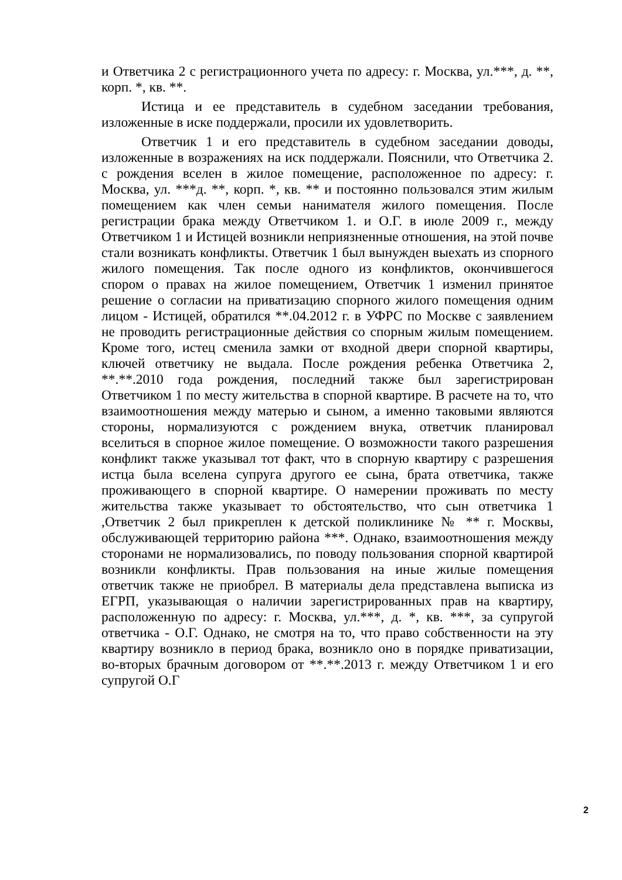и Ответчика 2 с регистрационного учета по адресу: г. Москва, ул.***, д. **, корп. *, кв. **.
Истица и ее представитель в судебном заседании требования, изложенные в иске поддержали, просили их удовлетворить.
Ответчик 1 и его представитель в судебном заседании доводы, изложенные в возражениях на иск поддержали. Пояснили, что Ответчика 2. с рождения вселен в жилое помещение, расположенное по адресу: г. Москва, ул. ***д. **, корп. *, кв. ** и постоянно пользовался этим жилым помещением как член семьи нанимателя жилого помещения. После регистрации брака между Ответчиком 1. и О.Г. в июле 2009 г., между Ответчиком 1 и Истицей возникли неприязненные отношения, на этой почве стали возникать конфликты. Ответчик 1 был вынужден выехать из спорного жилого помещения. Так после одного из конфликтов, окончившегося спором о правах на жилое помещением, Ответчик 1 изменил принятое решение о согласии на приватизацию спорного жилого помещения одним лицом - Истицей, обратился **.04.2012 г. в УФРС по Москве с заявлением не проводить регистрационные действия со спорным жилым помещением. Кроме того, истец сменила замки от входной двери спорной квартиры, ключей ответчику не выдала. После рождения ребенка Ответчика 2, **.**.2010 года рождения, последний также был зарегистрирован Ответчиком 1 по месту жительства в спорной квартире. В расчете на то, что взаимоотношения между матерью и сыном, а именно таковыми являются стороны, нормализуются с рождением внука, ответчик планировал вселиться в спорное жилое помещение. О возможности такого разрешения конфликт также указывал тот факт, что в спорную квартиру с разрешения истца была вселена супруга другого ее сына, брата ответчика, также проживающего в спорной квартире. О намерении проживать по месту жительства также указывает то обстоятельство, что сын ответчика 1 ,Ответчик 2 был прикреплен к детской поликлинике № ** г. Москвы, обслуживающей территорию района ***. Однако, взаимоотношения между сторонами не нормализовались, по поводу пользования спорной квартирой возникли конфликты. Прав пользования на иные жилые помещения ответчик также не приобрел. В материалы дела представлена выписка из ЕГРП, указывающая о наличии зарегистрированных прав на квартиру, расположенную по адресу: г. Москва, ул.***, д. *, кв. ***, за супругой ответчика - О.Г. Однако, не смотря на то, что право собственности на эту квартиру возникло в период брака, возникло оно в порядке приватизации, во-вторых брачным договором от **.**.2013 г. между Ответчиком 1 и его супругой О.Г
2